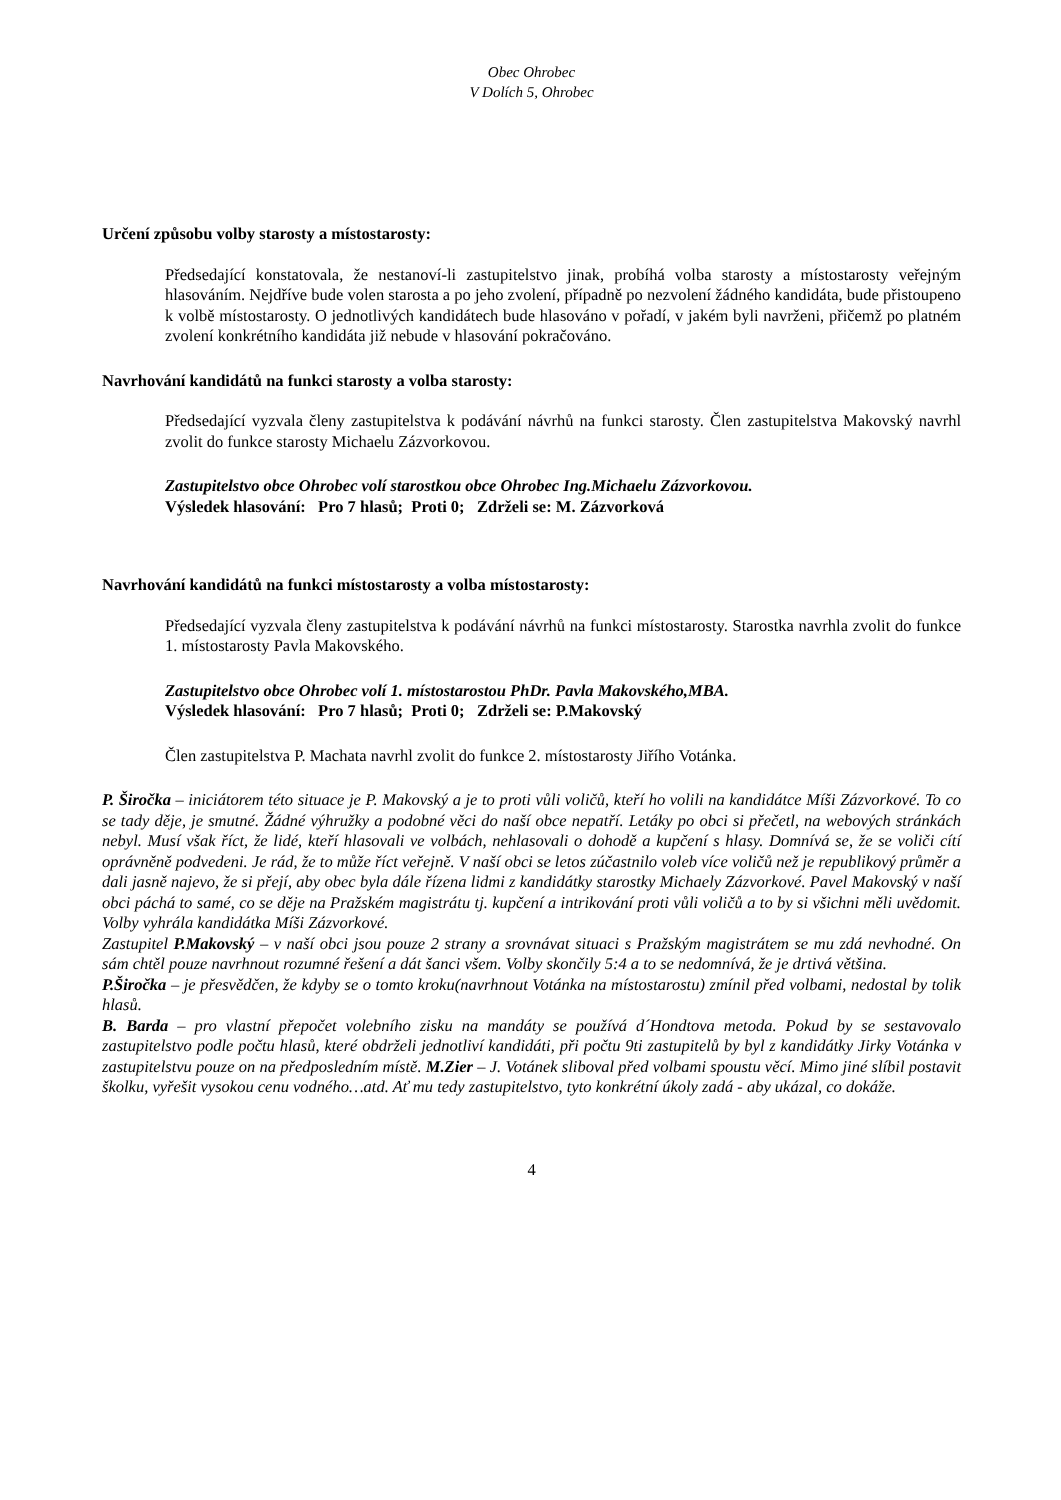Obec Ohrobec
V Dolích 5, Ohrobec
Určení způsobu volby starosty a místostarosty:
Předsedající konstatovala, že nestanoví-li zastupitelstvo jinak, probíhá volba starosty a místostarosty veřejným hlasováním. Nejdříve bude volen starosta a po jeho zvolení, případně po nezvolení žádného kandidáta, bude přistoupeno k volbě místostarosty. O jednotlivých kandidátech bude hlasováno v pořadí, v jakém byli navrženi, přičemž po platném zvolení konkrétního kandidáta již nebude v hlasování pokračováno.
Navrhování kandidátů na funkci starosty a volba starosty:
Předsedající vyzvala členy zastupitelstva k podávání návrhů na funkci starosty. Člen zastupitelstva Makovský navrhl zvolit do funkce starosty Michaelu Zázvorkovou.
Zastupitelstvo obce Ohrobec volí starostkou obce Ohrobec Ing.Michaelu Zázvorkovou.
Výsledek hlasování: Pro 7 hlasů; Proti 0; Zdrželi se: M. Zázvorková
Navrhování kandidátů na funkci místostarosty a volba místostarosty:
Předsedající vyzvala členy zastupitelstva k podávání návrhů na funkci místostarosty. Starostka navrhla zvolit do funkce 1. místostarosty Pavla Makovského.
Zastupitelstvo obce Ohrobec volí 1. místostarostou PhDr. Pavla Makovského,MBA.
Výsledek hlasování: Pro 7 hlasů; Proti 0; Zdrželi se: P.Makovský
Člen zastupitelstva P. Machata navrhl zvolit do funkce 2. místostarosty Jiřího Votánka.
P. Širočka – iniciátorem této situace je P. Makovský a je to proti vůli voličů, kteří ho volili na kandidátce Míši Zázvorkové. To co se tady děje, je smutné. Žádné výhružky a podobné věci do naší obce nepatří. Letáky po obci si přečetl, na webových stránkách nebyl. Musí však říct, že lidé, kteří hlasovali ve volbách, nehlasovali o dohodě a kupčení s hlasy. Domnívá se, že se voliči cítí oprávněně podvedeni. Je rád, že to může říct veřejně. V naší obci se letos zúčastnilo voleb více voličů než je republikový průměr a dali jasně najevo, že si přejí, aby obec byla dále řízena lidmi z kandidátky starostky Michaely Zázvorkové. Pavel Makovský v naší obci páchá to samé, co se děje na Pražském magistrátu tj. kupčení a intrikování proti vůli voličů a to by si všichni měli uvědomit. Volby vyhrála kandidátka Míši Zázvorkové.
Zastupitel P.Makovský – v naší obci jsou pouze 2 strany a srovnávat situaci s Pražským magistrátem se mu zdá nevhodné. On sám chtěl pouze navrhnout rozumné řešení a dát šanci všem. Volby skončily 5:4 a to se nedomnívá, že je drtivá většina.
P.Širočka – je přesvědčen, že kdyby se o tomto kroku(navrhnout Votánka na místostarostu) zmínil před volbami, nedostal by tolik hlasů.
B. Barda – pro vlastní přepočet volebního zisku na mandáty se používá d´Hondtova metoda. Pokud by se sestavovalo zastupitelstvo podle počtu hlasů, které obdrželi jednotliví kandidáti, při počtu 9ti zastupitelů by byl z kandidátky Jirky Votánka v zastupitelstvu pouze on na předposledním místě. M.Zier – J. Votánek sliboval před volbami spoustu věcí. Mimo jiné slíbil postavit školku, vyřešit vysokou cenu vodného…atd. Ať mu tedy zastupitelstvo, tyto konkrétní úkoly zadá - aby ukázal, co dokáže.
4